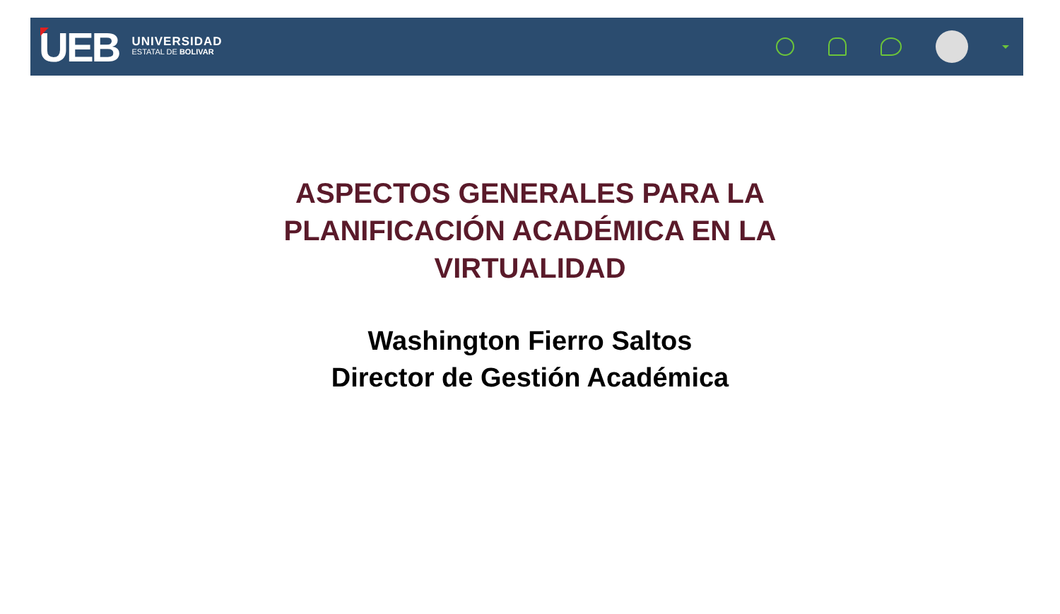UEB
UNIVERSIDAD
ESTATAL DE BOLIVAR
ASPECTOS GENERALES PARA LA
PLANIFICACIÓN ACADÉMICA EN LA
VIRTUALIDAD
Washington Fierro Saltos
Director de Gestión Académica